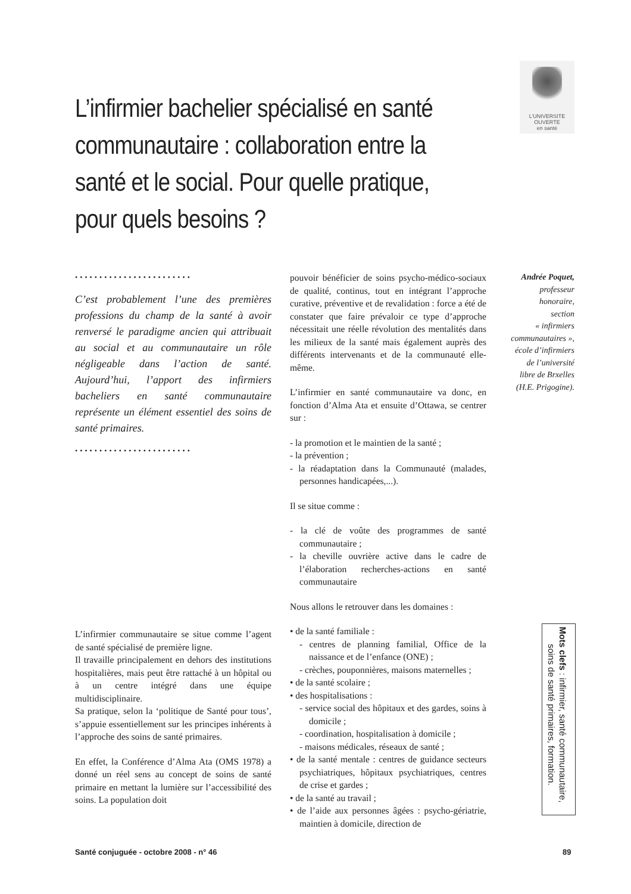L'UNIVERSITE
OUVERTE
en santé
L’infirmier bachelier spécialisé en santé communautaire : collaboration entre la santé et le social. Pour quelle pratique, pour quels besoins ?
••••••••••••••••••••••••
C’est probablement l’une des premières professions du champ de la santé à avoir renversé le paradigme ancien qui attribuait au social et au communautaire un rôle négligeable dans l’action de santé. Aujourd’hui, l’apport des infirmiers bacheliers en santé communautaire représente un élément essentiel des soins de santé primaires.
••••••••••••••••••••••••
L’infirmier communautaire se situe comme l’agent de santé spécialisé de première ligne.
Il travaille principalement en dehors des institutions hospitalières, mais peut être rattaché à un hôpital ou à un centre intégré dans une équipe multidisciplinaire.
Sa pratique, selon la ‘politique de Santé pour tous’, s’appuie essentiellement sur les principes inhérents à l’approche des soins de santé primaires.
En effet, la Conférence d’Alma Ata (OMS 1978) a donné un réel sens au concept de soins de santé primaire en mettant la lumière sur l’accessibilité des soins. La population doit
pouvoir bénéficier de soins psycho-médico-sociaux de qualité, continus, tout en intégrant l’approche curative, préventive et de revalidation : force a été de constater que faire prévaloir ce type d’approche nécessitait une réelle révolution des mentalités dans les milieux de la santé mais également auprès des différents intervenants et de la communauté elle-même.
L’infirmier en santé communautaire va donc, en fonction d’Alma Ata et ensuite d’Ottawa, se centrer sur :
- la promotion et le maintien de la santé ;
- la prévention ;
- la réadaptation dans la Communauté (malades, personnes handicapées,...).
Il se situe comme :
- la clé de voûte des programmes de santé communautaire ;
- la cheville ouvrière active dans le cadre de l’élaboration recherches-actions en santé communautaire
Nous allons le retrouver dans les domaines :
• de la santé familiale :
- centres de planning familial, Office de la naissance et de l’enfance (ONE) ;
- crèches, pouponnières, maisons maternelles ;
• de la santé scolaire ;
• des hospitalisations :
- service social des hôpitaux et des gardes, soins à domicile ;
- coordination, hospitalisation à domicile ;
- maisons médicales, réseaux de santé ;
• de la santé mentale : centres de guidance secteurs psychiatriques, hôpitaux psychiatriques, centres de crise et gardes ;
• de la santé au travail ;
• de l’aide aux personnes âgées : psycho-gériatrie, maintien à domicile, direction de
Andrée Poquet,
professeur
honoraire,
section
« infirmiers
communautaires »,
école d’infirmiers
de l’université
libre de Brxelles
(H.E. Prigogine).
Mots clefs : infirmier, santé communautaire, soins de santé primaires, formation.
Santé conjuguée - octobre 2008 - n° 46
89